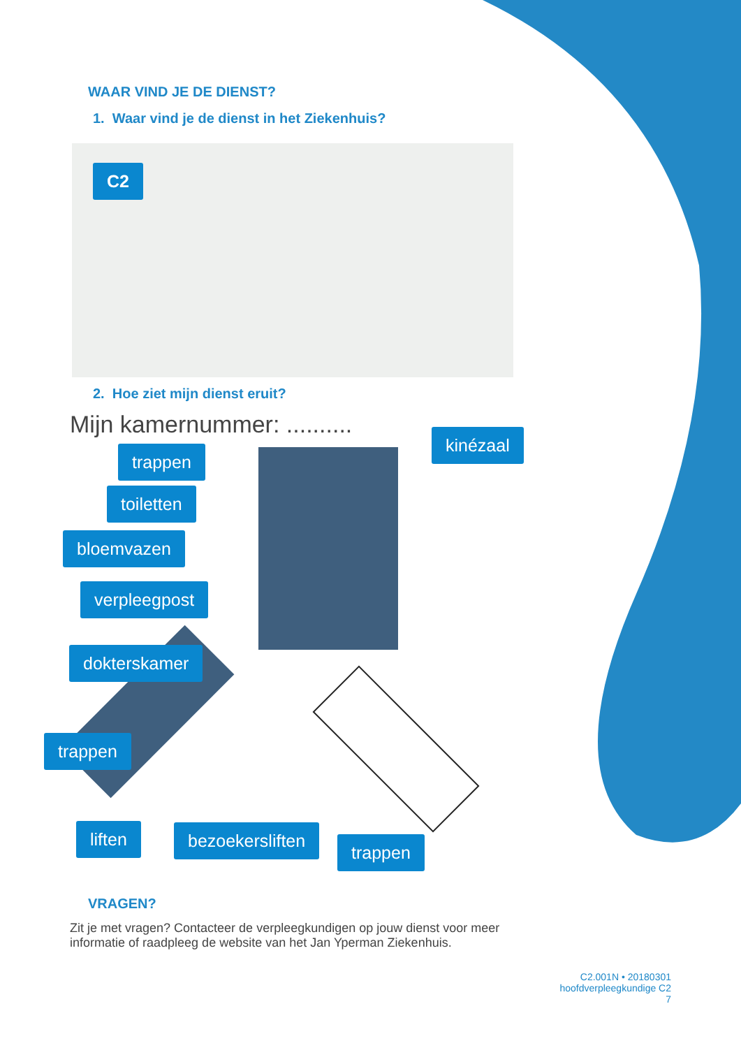WAAR VIND JE DE DIENST?
1. Waar vind je de dienst in het Ziekenhuis?
C2
2. Hoe ziet mijn dienst eruit?
Mijn kamernummer: .......... kinézaal
trappen
toiletten
bloemvazen
verpleegpost
dokterskamer
trappen
liften bezoekersliften
trappen
VRAGEN?
Zit je met vragen? Contacteer de verpleegkundigen op jouw dienst voor meer informatie of raadpleeg de website van het Jan Yperman Ziekenhuis.
C2.001N • 20180301
hoofdverpleegkundige C2
7